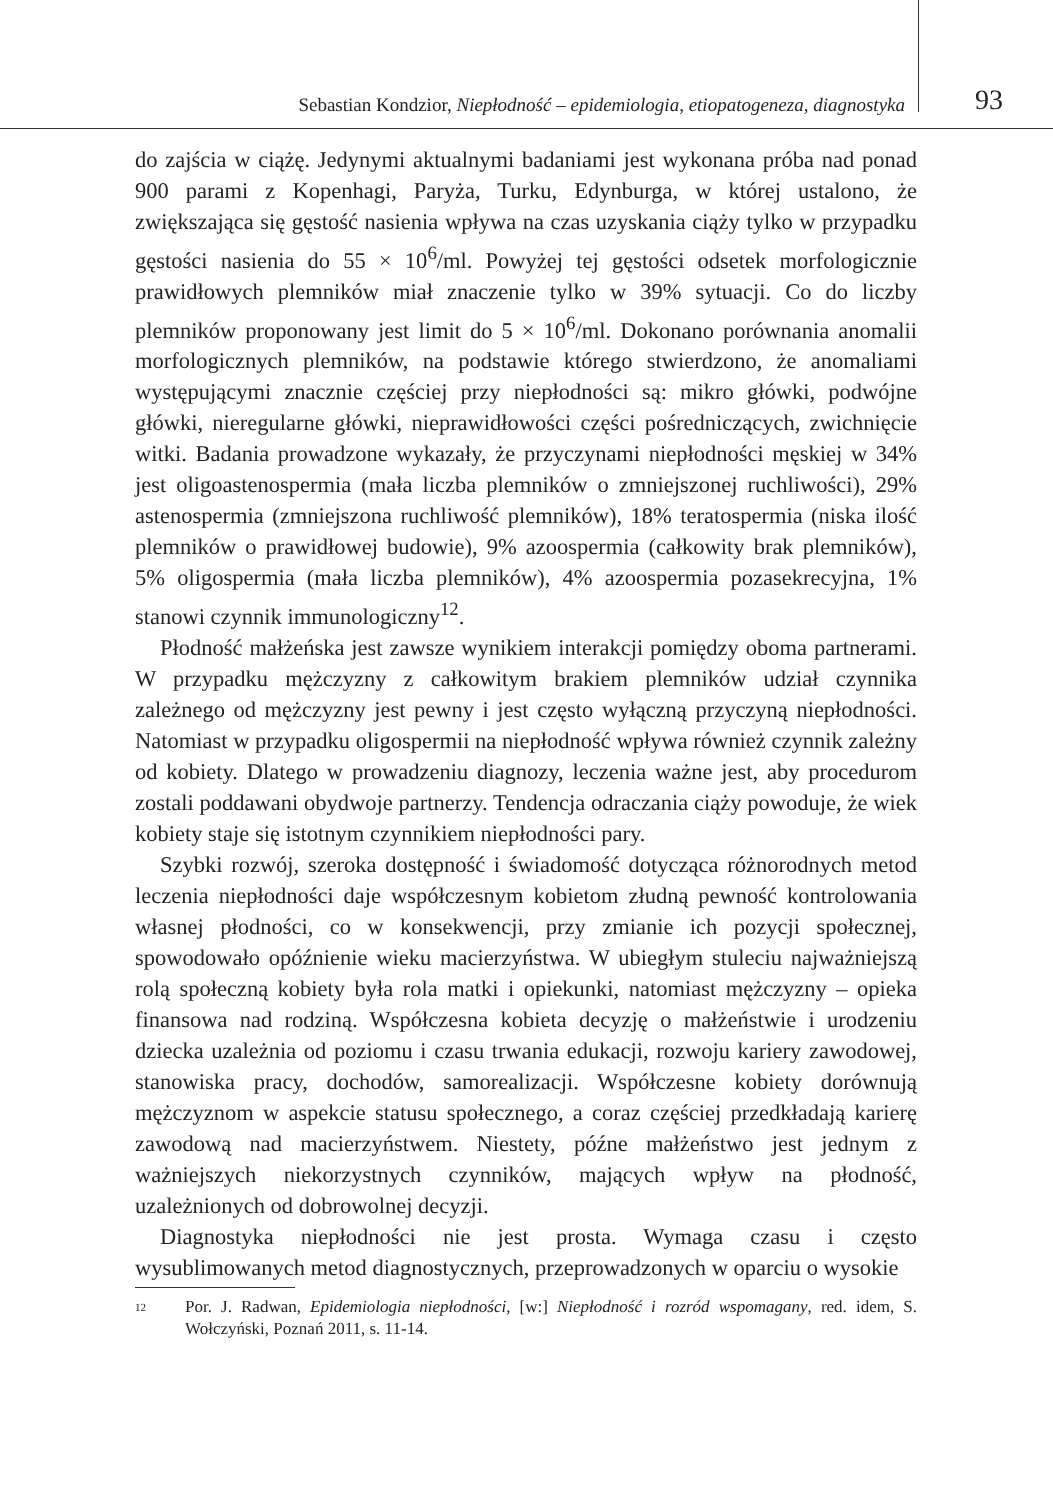Sebastian Kondzior, Niepłodność – epidemiologia, etiopatogeneza, diagnostyka 93
do zajścia w ciążę. Jedynymi aktualnymi badaniami jest wykonana próba nad ponad 900 parami z Kopenhagi, Paryża, Turku, Edynburga, w której ustalono, że zwiększająca się gęstość nasienia wpływa na czas uzyskania ciąży tylko w przypadku gęstości nasienia do 55 × 10<sup>6</sup>/ml. Powyżej tej gęstości odsetek morfologicznie prawidłowych plemników miał znaczenie tylko w 39% sytuacji. Co do liczby plemników proponowany jest limit do 5 × 10<sup>6</sup>/ml. Dokonano porównania anomalii morfologicznych plemników, na podstawie którego stwierdzono, że anomaliami występującymi znacznie częściej przy niepłodności są: mikro główki, podwójne główki, nieregularne główki, nieprawidłowości części pośredniczących, zwichnięcie witki. Badania prowadzone wykazały, że przyczynami niepłodności męskiej w 34% jest oligoastenospermia (mała liczba plemników o zmniejszonej ruchliwości), 29% astenospermia (zmniejszona ruchliwość plemników), 18% teratospermia (niska ilość plemników o prawidłowej budowie), 9% azoospermia (całkowity brak plemników), 5% oligospermia (mała liczba plemników), 4% azoospermia pozasekrecyjna, 1% stanowi czynnik immunologiczny<sup>12</sup>.
Płodność małżeńska jest zawsze wynikiem interakcji pomiędzy oboma partnerami. W przypadku mężczyzny z całkowitym brakiem plemników udział czynnika zależnego od mężczyzny jest pewny i jest często wyłączną przyczyną niepłodności. Natomiast w przypadku oligospermii na niepłodność wpływa również czynnik zależny od kobiety. Dlatego w prowadzeniu diagnozy, leczenia ważne jest, aby procedurom zostali poddawani obydwoje partnerzy. Tendencja odraczania ciąży powoduje, że wiek kobiety staje się istotnym czynnikiem niepłodności pary.
Szybki rozwój, szeroka dostępność i świadomość dotycząca różnorodnych metod leczenia niepłodności daje współczesnym kobietom złudną pewność kontrolowania własnej płodności, co w konsekwencji, przy zmianie ich pozycji społecznej, spowodowało opóźnienie wieku macierzyństwa. W ubiegłym stuleciu najważniejszą rolą społeczną kobiety była rola matki i opiekunki, natomiast mężczyzny – opieka finansowa nad rodziną. Współczesna kobieta decyzję o małżeństwie i urodzeniu dziecka uzależnia od poziomu i czasu trwania edukacji, rozwoju kariery zawodowej, stanowiska pracy, dochodów, samorealizacji. Współczesne kobiety dorównują mężczyznom w aspekcie statusu społecznego, a coraz częściej przedkładają karierę zawodową nad macierzyństwem. Niestety, późne małżeństwo jest jednym z ważniejszych niekorzystnych czynników, mających wpływ na płodność, uzależnionych od dobrowolnej decyzji.
Diagnostyka niepłodności nie jest prosta. Wymaga czasu i często wysublimowanych metod diagnostycznych, przeprowadzonych w oparciu o wysokie
12 Por. J. Radwan, Epidemiologia niepłodności, [w:] Niepłodność i rozród wspomagany, red. idem, S. Wołczyński, Poznań 2011, s. 11-14.